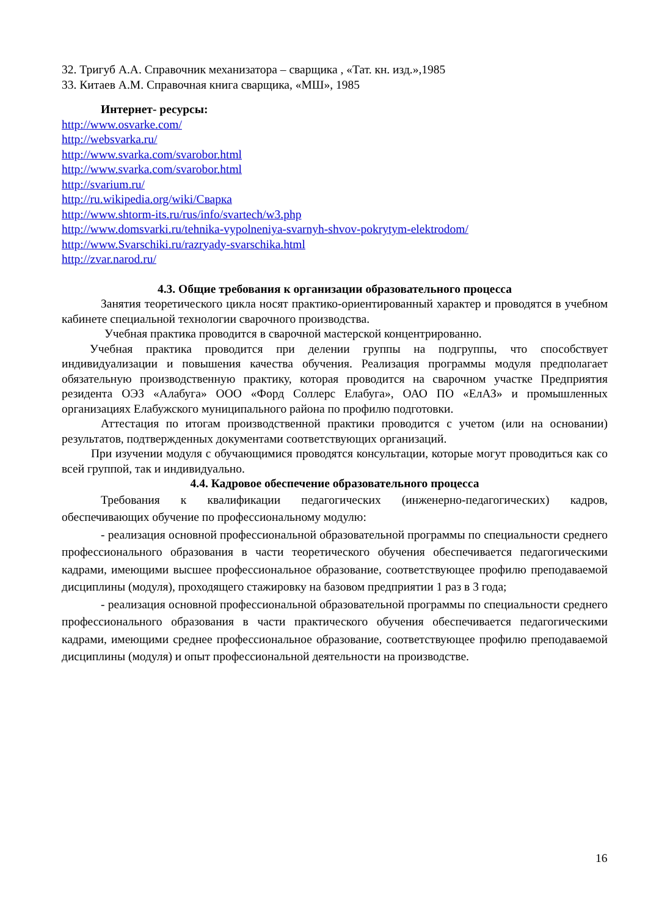32. Тригуб А.А. Справочник механизатора – сварщика , «Тат. кн. изд.»,1985
33. Китаев А.М. Справочная книга сварщика, «МШ», 1985
Интернет- ресурсы:
http://www.osvarke.com/
http://websvarka.ru/
http://www.svarka.com/svarobor.html
http://www.svarka.com/svarobor.html
http://svarium.ru/
http://ru.wikipedia.org/wiki/Сварка
http://www.shtorm-its.ru/rus/info/svartech/w3.php
http://www.domsvarki.ru/tehnika-vypolneniya-svarnyh-shvov-pokrytym-elektrodom/
http://www.Svarschiki.ru/razryady-svarschika.html
http://zvar.narod.ru/
4.3. Общие требования к организации образовательного процесса
Занятия теоретического цикла носят практико-ориентированный характер и проводятся в учебном кабинете специальной технологии сварочного производства.
Учебная практика проводится в сварочной мастерской концентрированно.
Учебная практика проводится при делении группы на подгруппы, что способствует индивидуализации и повышения качества обучения. Реализация программы модуля предполагает обязательную производственную практику, которая проводится на сварочном участке Предприятия резидента ОЭЗ «Алабуга» ООО «Форд Соллерс Елабуга», ОАО ПО «ЕлАЗ» и промышленных организациях Елабужского муниципального района по профилю подготовки.
Аттестация по итогам производственной практики проводится с учетом (или на основании) результатов, подтвержденных документами соответствующих организаций.
При изучении модуля с обучающимися проводятся консультации, которые могут проводиться как со всей группой, так и индивидуально.
4.4. Кадровое обеспечение образовательного процесса
Требования к квалификации педагогических (инженерно-педагогических) кадров, обеспечивающих обучение по профессиональному модулю:
- реализация основной профессиональной образовательной программы по специальности среднего профессионального образования в части теоретического обучения обеспечивается педагогическими кадрами, имеющими высшее профессиональное образование, соответствующее профилю преподаваемой дисциплины (модуля), проходящего стажировку на базовом предприятии 1 раз в 3 года;
- реализация основной профессиональной образовательной программы по специальности среднего профессионального образования в части практического обучения обеспечивается педагогическими кадрами, имеющими среднее профессиональное образование, соответствующее профилю преподаваемой дисциплины (модуля) и опыт профессиональной деятельности на производстве.
16